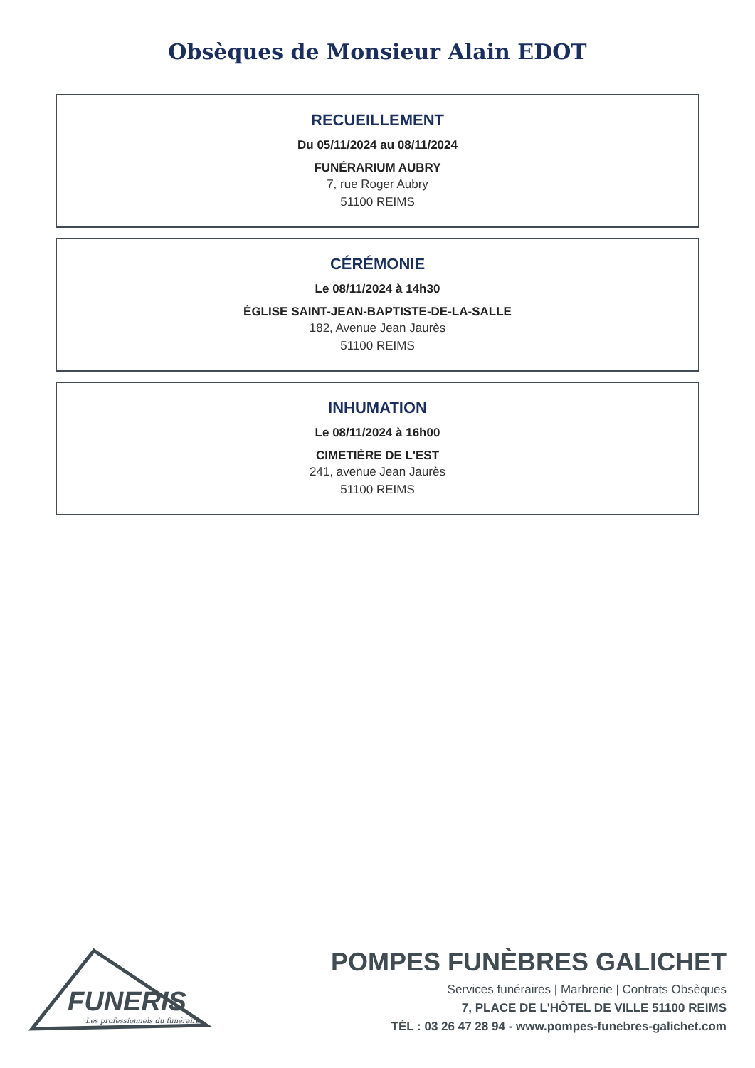Obsèques de Monsieur Alain EDOT
RECUEILLEMENT
Du 05/11/2024 au 08/11/2024
FUNÉRARIUM AUBRY
7, rue Roger Aubry
51100 REIMS
CÉRÉMONIE
Le 08/11/2024 à 14h30
ÉGLISE SAINT-JEAN-BAPTISTE-DE-LA-SALLE
182, Avenue Jean Jaurès
51100 REIMS
INHUMATION
Le 08/11/2024 à 16h00
CIMETIÈRE DE L'EST
241, avenue Jean Jaurès
51100 REIMS
FUNERIS
Les professionnels du funéraire
POMPES FUNÈBRES GALICHET
Services funéraires | Marbrerie | Contrats Obsèques
7, PLACE DE L'HÔTEL DE VILLE 51100 REIMS
TÉL : 03 26 47 28 94 - www.pompes-funebres-galichet.com